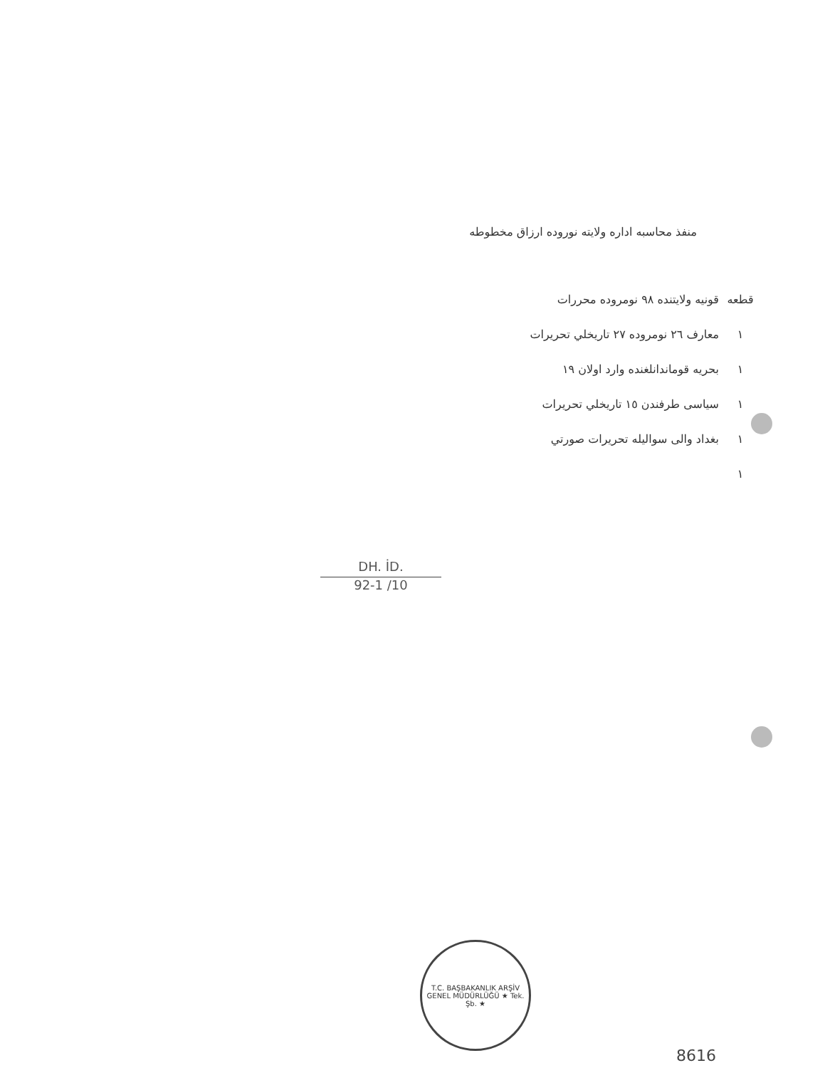منفذ محاسبه اداره ولايته نوروده ارزاق مخطوطه
قطعه
١
١
١
١
١
قونيه ولايتنده ٩٨ نومروده محررات
معارف ٢٦ نومروده ٢٧ تاريخلي تحريرات
بحريه قوماندانلغنده وارد اولان ١٩
سياسى طرفندن ١٥ تاريخلي تحريرات
بغداد والى سواليله تحريرات صورتي
DH. İD.
92-1 /10
T.C. BAŞBAKANLIK ARŞİV GENEL MÜDÜRLÜĞÜ ★ Tek. Şb. ★
8616